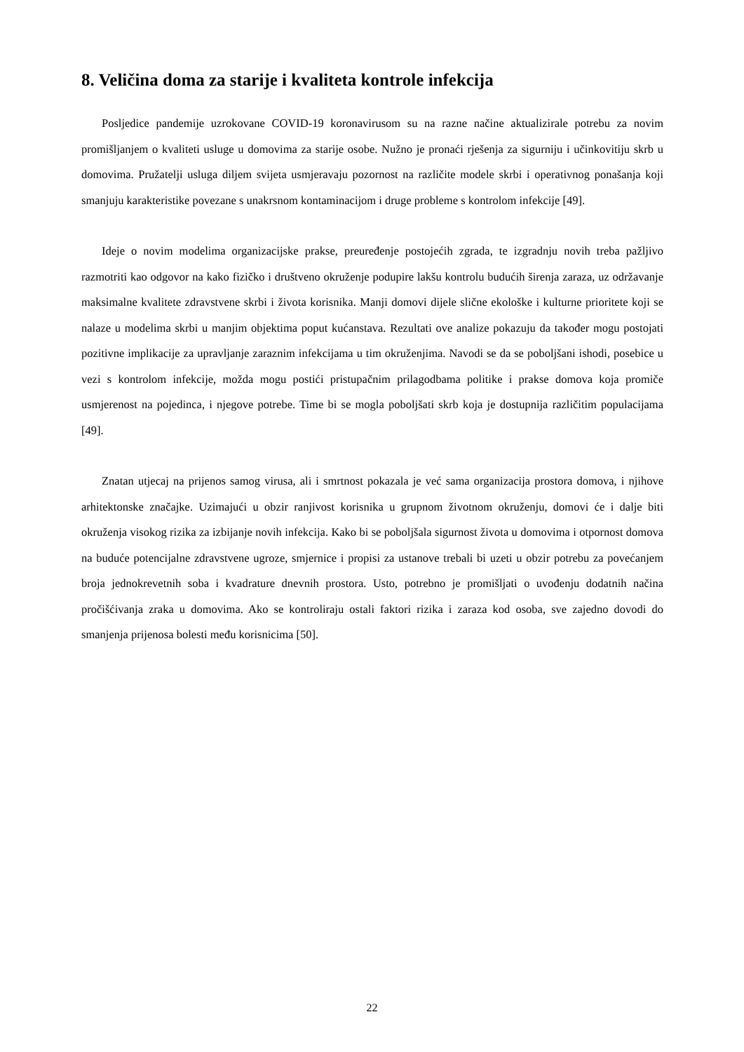8. Veličina doma za starije i kvaliteta kontrole infekcija
Posljedice pandemije uzrokovane COVID-19 koronavirusom su na razne načine aktualizirale potrebu za novim promišljanjem o kvaliteti usluge u domovima za starije osobe. Nužno je pronaći rješenja za sigurniju i učinkovitiju skrb u domovima. Pružatelji usluga diljem svijeta usmjeravaju pozornost na različite modele skrbi i operativnog ponašanja koji smanjuju karakteristike povezane s unakrsnom kontaminacijom i druge probleme s kontrolom infekcije [49].
Ideje o novim modelima organizacijske prakse, preuređenje postojećih zgrada, te izgradnju novih treba pažljivo razmotriti kao odgovor na kako fizičko i društveno okruženje podupire lakšu kontrolu budućih širenja zaraza, uz održavanje maksimalne kvalitete zdravstvene skrbi i života korisnika. Manji domovi dijele slične ekološke i kulturne prioritete koji se nalaze u modelima skrbi u manjim objektima poput kućanstava. Rezultati ove analize pokazuju da također mogu postojati pozitivne implikacije za upravljanje zaraznim infekcijama u tim okruženjima. Navodi se da se poboljšani ishodi, posebice u vezi s kontrolom infekcije, možda mogu postići pristupačnim prilagodbama politike i prakse domova koja promiče usmjerenost na pojedinca, i njegove potrebe. Time bi se mogla poboljšati skrb koja je dostupnija različitim populacijama [49].
Znatan utjecaj na prijenos samog virusa, ali i smrtnost pokazala je već sama organizacija prostora domova, i njihove arhitektonske značajke. Uzimajući u obzir ranjivost korisnika u grupnom životnom okruženju, domovi će i dalje biti okruženja visokog rizika za izbijanje novih infekcija. Kako bi se poboljšala sigurnost života u domovima i otpornost domova na buduće potencijalne zdravstvene ugroze, smjernice i propisi za ustanove trebali bi uzeti u obzir potrebu za povećanjem broja jednokrevetnih soba i kvadrature dnevnih prostora. Usto, potrebno je promišljati o uvođenju dodatnih načina pročišćivanja zraka u domovima. Ako se kontroliraju ostali faktori rizika i zaraza kod osoba, sve zajedno dovodi do smanjenja prijenosa bolesti među korisnicima [50].
22